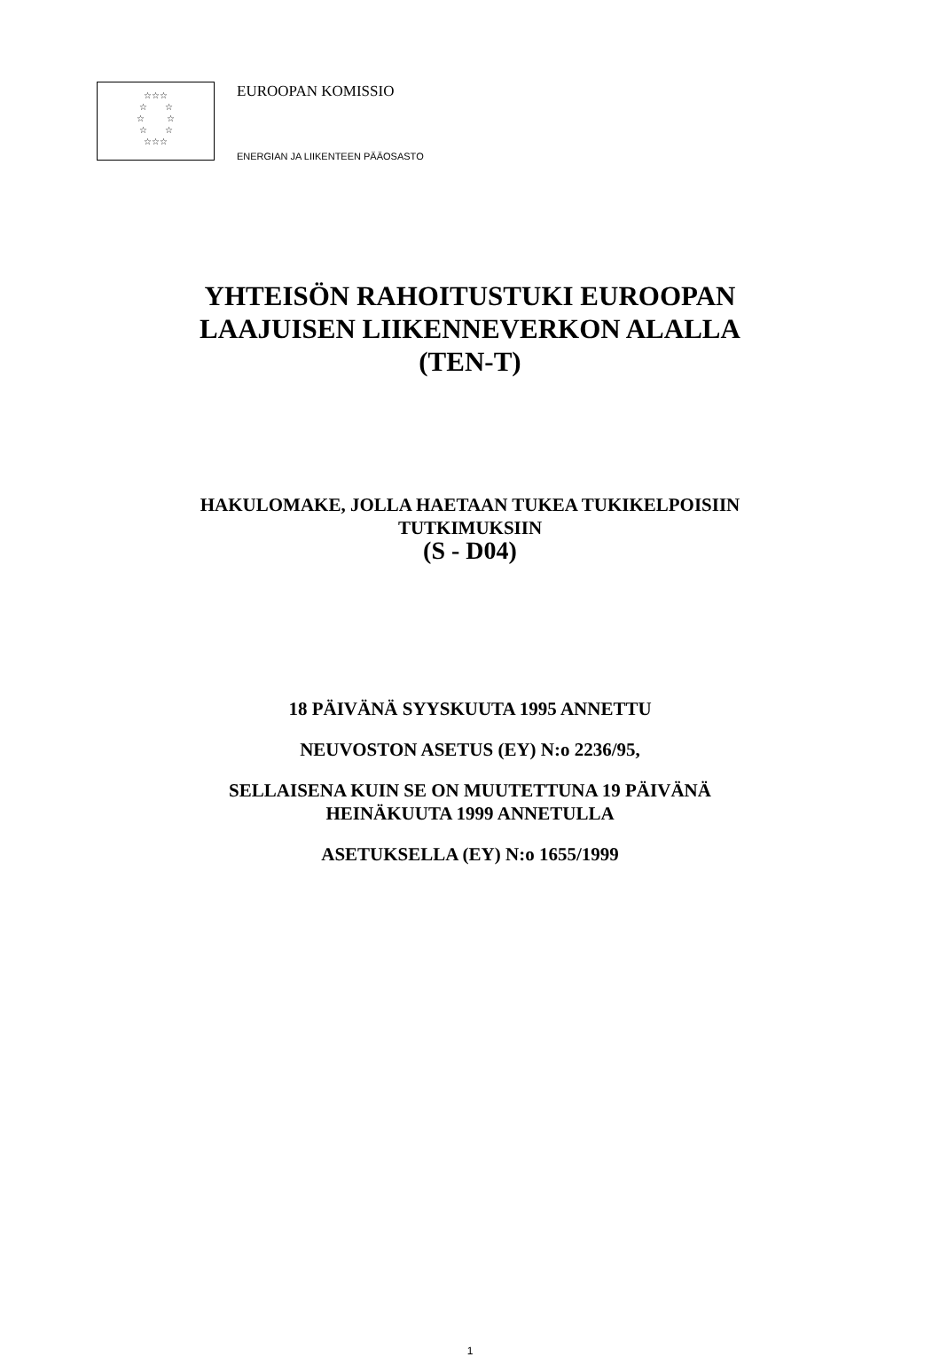☆☆☆
☆ ☆
☆ ☆
☆ ☆
☆☆☆
EUROOPAN KOMISSIO
ENERGIAN JA LIIKENTEEN PÄÄOSASTO
YHTEISÖN RAHOITUSTUKI EUROOPAN
LAAJUISEN LIIKENNEVERKON ALALLA
(TEN-T)
HAKULOMAKE, JOLLA HAETAAN TUKEA TUKIKELPOISIIN
TUTKIMUKSIIN
(S - D04)
18 PÄIVÄNÄ SYYSKUUTA 1995 ANNETTU
NEUVOSTON ASETUS (EY) N:o 2236/95,
SELLAISENA KUIN SE ON MUUTETTUNA 19 PÄIVÄNÄ
HEINÄKUUTA 1999 ANNETULLA
ASETUKSELLA (EY) N:o 1655/1999
1